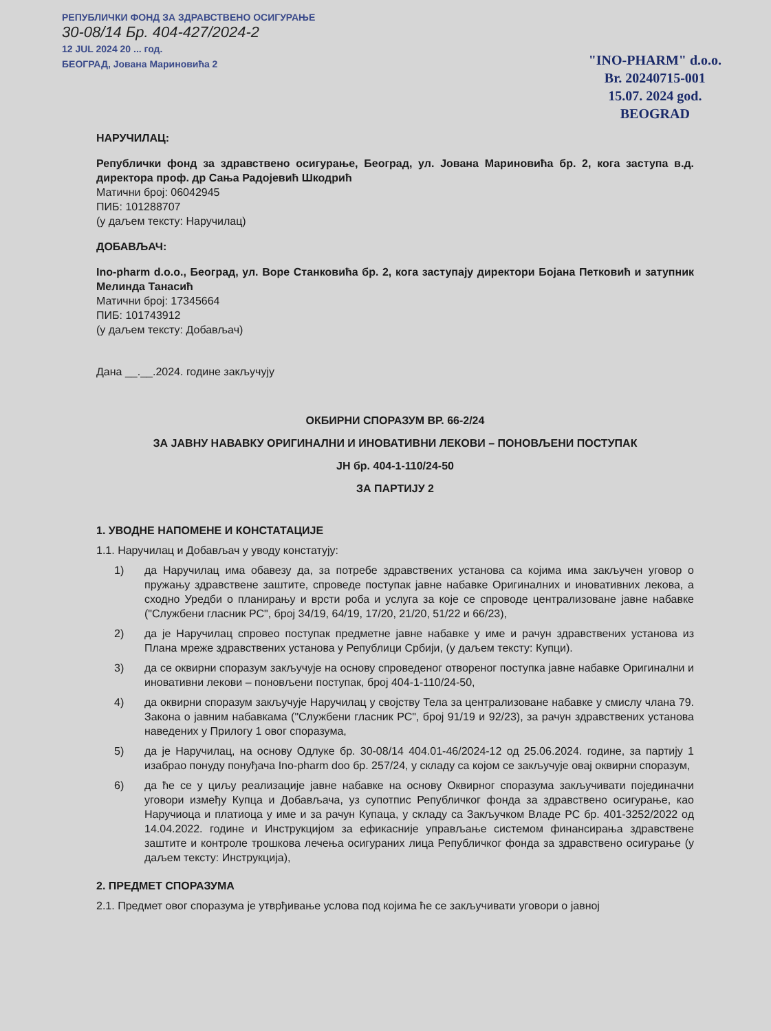РЕПУБЛИЧКИ ФОНД ЗА ЗДРАВСТВЕНО ОСИГУРАЊЕ
30-08/14 Бр. 404-427/2024-2
12 JUL 2024 20 ... год.
БЕОГРАД, Јована Мариновића 2
"INO-PHARM" d.o.o.
Br. 20240715-001
15.07. 2024 god.
BEOGRAD
НАРУЧИЛАЦ:
Републички фонд за здравствено осигурање, Београд, ул. Јована Мариновића бр. 2, кога заступа в.д. директора проф. др Сања Радојевић Шкодрић
Матични број: 06042945
ПИБ: 101288707
(у даљем тексту: Наручилац)
ДОБАВЉАЧ:
Ino-pharm d.o.o., Београд, ул. Воре Станковића бр. 2, кога заступају директори Бојана Петковић и затупник Мелинда Танасић
Матични број: 17345664
ПИБ: 101743912
(у даљем тексту: Добављач)
Дана __.__.2024. године закључују
ОКБИРНИ СПОРАЗУМ ВР. 66-2/24
ЗА ЈАВНУ НАВАВКУ ОРИГИНАЛНИ И ИНОВАТИВНИ ЛЕКОВИ – ПОНОВЉЕНИ ПОСТУПАК
ЈН бр. 404-1-110/24-50
ЗА ПАРТИЈУ 2
1. УВОДНЕ НАПОМЕНЕ И КОНСТАТАЦИЈЕ
1.1. Наручилац и Добављач у уводу констатују:
1) да Наручилац има обавезу да, за потребе здравствених установа са којима има закључен уговор о пружању здравствене заштите, спроведе поступак јавне набавке Оригиналних и иновативних лекова, а сходно Уредби о планирању и врсти роба и услуга за које се спроводе централизоване јавне набавке ("Службени гласник РС", број 34/19, 64/19, 17/20, 21/20, 51/22 и 66/23),
2) да је Наручилац спровео поступак предметне јавне набавке у име и рачун здравствених установа из Плана мреже здравствених установа у Републици Србији, (у даљем тексту: Купци).
3) да се оквирни споразум закључује на основу спроведеног отвореног поступка јавне набавке Оригинални и иновативни лекови – поновљени поступак, број 404-1-110/24-50,
4) да оквирни споразум закључује Наручилац у својству Тела за централизоване набавке у смислу члана 79. Закона о јавним набавкама ("Службени гласник РС", број 91/19 и 92/23), за рачун здравствених установа наведених у Прилогу 1 овог споразума,
5) да је Наручилац, на основу Одлуке бр. 30-08/14 404.01-46/2024-12 од 25.06.2024. године, за партију 1 изабрао понуду понуђача Ino-pharm doo бр. 257/24, у складу са којом се закључује овај оквирни споразум,
6) да ће се у циљу реализације јавне набавке на основу Оквирног споразума закључивати појединачни уговори између Купца и Добављача, уз супотпис Републичког фонда за здравствено осигурање, као Наручиоца и платиоца у име и за рачун Купаца, у складу са Закључком Владе РС бр. 401-3252/2022 од 14.04.2022. године и Инструкцијом за ефикасније управљање системом финансирања здравствене заштите и контроле трошкова лечења осигураних лица Републичког фонда за здравствено осигурање (у даљем тексту: Инструкција),
2. ПРЕДМЕТ СПОРАЗУМА
2.1. Предмет овог споразума је утврђивање услова под којима ће се закључивати уговори о јавној